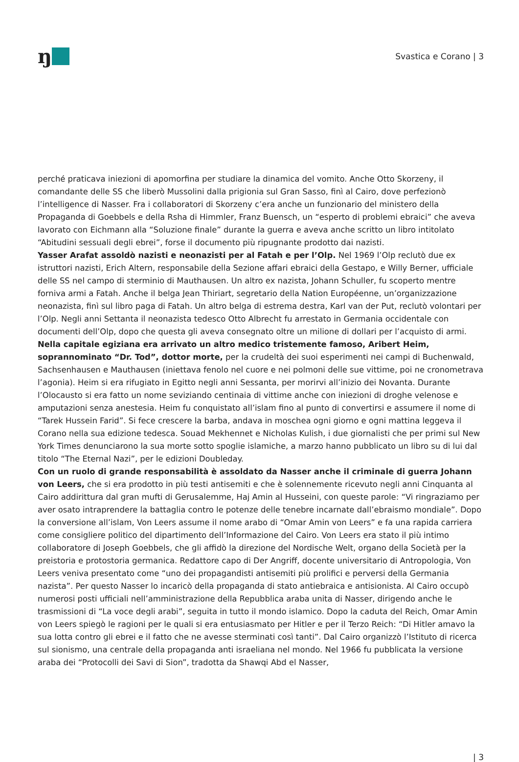ŋ
Svastica e Corano | 3
perché praticava iniezioni di apomorfina per studiare la dinamica del vomito. Anche Otto Skorzeny, il comandante delle SS che liberò Mussolini dalla prigionia sul Gran Sasso, finì al Cairo, dove perfezionò l’intelligence di Nasser. Fra i collaboratori di Skorzeny c’era anche un funzionario del ministero della Propaganda di Goebbels e della Rsha di Himmler, Franz Buensch, un “esperto di problemi ebraici” che aveva lavorato con Eichmann alla “Soluzione finale” durante la guerra e aveva anche scritto un libro intitolato “Abitudini sessuali degli ebrei”, forse il documento più ripugnante prodotto dai nazisti.
Yasser Arafat assoldò nazisti e neonazisti per al Fatah e per l’Olp. Nel 1969 l’Olp reclutò due ex istruttori nazisti, Erich Altern, responsabile della Sezione affari ebraici della Gestapo, e Willy Berner, ufficiale delle SS nel campo di sterminio di Mauthausen. Un altro ex nazista, Johann Schuller, fu scoperto mentre forniva armi a Fatah. Anche il belga Jean Thiriart, segretario della Nation Européenne, un’organizzazione neonazista, finì sul libro paga di Fatah. Un altro belga di estrema destra, Karl van der Put, reclutò volontari per l’Olp. Negli anni Settanta il neonazista tedesco Otto Albrecht fu arrestato in Germania occidentale con documenti dell’Olp, dopo che questa gli aveva consegnato oltre un milione di dollari per l’acquisto di armi.
Nella capitale egiziana era arrivato un altro medico tristemente famoso, Aribert Heim, soprannominato “Dr. Tod”, dottor morte, per la crudeltà dei suoi esperimenti nei campi di Buchenwald, Sachsenhausen e Mauthausen (iniettava fenolo nel cuore e nei polmoni delle sue vittime, poi ne cronometrava l’agonia). Heim si era rifugiato in Egitto negli anni Sessanta, per morirvi all’inizio dei Novanta. Durante l’Olocausto si era fatto un nome seviziando centinaia di vittime anche con iniezioni di droghe velenose e amputazioni senza anestesia. Heim fu conquistato all’islam fino al punto di convertirsi e assumere il nome di “Tarek Hussein Farid”. Si fece crescere la barba, andava in moschea ogni giorno e ogni mattina leggeva il Corano nella sua edizione tedesca. Souad Mekhennet e Nicholas Kulish, i due giornalisti che per primi sul New York Times denunciarono la sua morte sotto spoglie islamiche, a marzo hanno pubblicato un libro su di lui dal titolo “The Eternal Nazi”, per le edizioni Doubleday.
Con un ruolo di grande responsabilità è assoldato da Nasser anche il criminale di guerra Johann von Leers, che si era prodotto in più testi antisemiti e che è solennemente ricevuto negli anni Cinquanta al Cairo addirittura dal gran mufti di Gerusalemme, Haj Amin al Husseini, con queste parole: “Vi ringraziamo per aver osato intraprendere la battaglia contro le potenze delle tenebre incarnate dall’ebraismo mondiale”. Dopo la conversione all’islam, Von Leers assume il nome arabo di “Omar Amin von Leers” e fa una rapida carriera come consigliere politico del dipartimento dell’Informazione del Cairo. Von Leers era stato il più intimo collaboratore di Joseph Goebbels, che gli affidò la direzione del Nordische Welt, organo della Società per la preistoria e protostoria germanica. Redattore capo di Der Angriff, docente universitario di Antropologia, Von Leers veniva presentato come “uno dei propagandisti antisemiti più prolifici e perversi della Germania nazista”. Per questo Nasser lo incaricò della propaganda di stato antiebraica e antisionista. Al Cairo occupò numerosi posti ufficiali nell’amministrazione della Repubblica araba unita di Nasser, dirigendo anche le trasmissioni di “La voce degli arabi”, seguita in tutto il mondo islamico. Dopo la caduta del Reich, Omar Amin von Leers spiegò le ragioni per le quali si era entusiasmato per Hitler e per il Terzo Reich: “Di Hitler amavo la sua lotta contro gli ebrei e il fatto che ne avesse sterminati così tanti”. Dal Cairo organizzò l’Istituto di ricerca sul sionismo, una centrale della propaganda anti israeliana nel mondo. Nel 1966 fu pubblicata la versione araba dei “Protocolli dei Savi di Sion”, tradotta da Shawqi Abd el Nasser,
| 3